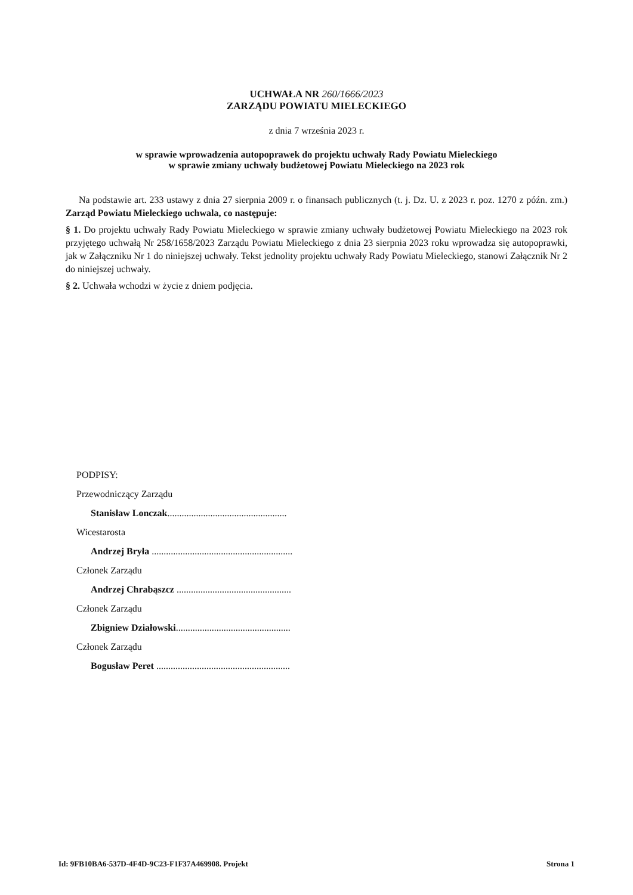UCHWAŁA NR 260/1666/2023
ZARZĄDU POWIATU MIELECKIEGO
z dnia 7 września 2023 r.
w sprawie wprowadzenia autopoprawek do projektu uchwały Rady Powiatu Mieleckiego
w sprawie zmiany uchwały budżetowej Powiatu Mieleckiego na 2023 rok
Na podstawie art. 233 ustawy z dnia 27 sierpnia 2009 r. o finansach publicznych (t. j. Dz. U. z 2023 r. poz. 1270 z późn. zm.) Zarząd Powiatu Mieleckiego uchwala, co następuje:
§ 1. Do projektu uchwały Rady Powiatu Mieleckiego w sprawie zmiany uchwały budżetowej Powiatu Mieleckiego na 2023 rok przyjętego uchwałą Nr 258/1658/2023 Zarządu Powiatu Mieleckiego z dnia 23 sierpnia 2023 roku wprowadza się autopoprawki, jak w Załączniku Nr 1 do niniejszej uchwały. Tekst jednolity projektu uchwały Rady Powiatu Mieleckiego, stanowi Załącznik Nr 2 do niniejszej uchwały.
§ 2. Uchwała wchodzi w życie z dniem podjęcia.
PODPISY:
Przewodniczący Zarządu
Stanisław Lonczak..................................................
Wicestarosta
Andrzej Bryła ...........................................................
Członek Zarządu
Andrzej Chrabąszcz ................................................
Członek Zarządu
Zbigniew Działowski................................................
Członek Zarządu
Bogusław Peret ........................................................
Id: 9FB10BA6-537D-4F4D-9C23-F1F37A469908. Projekt Strona 1